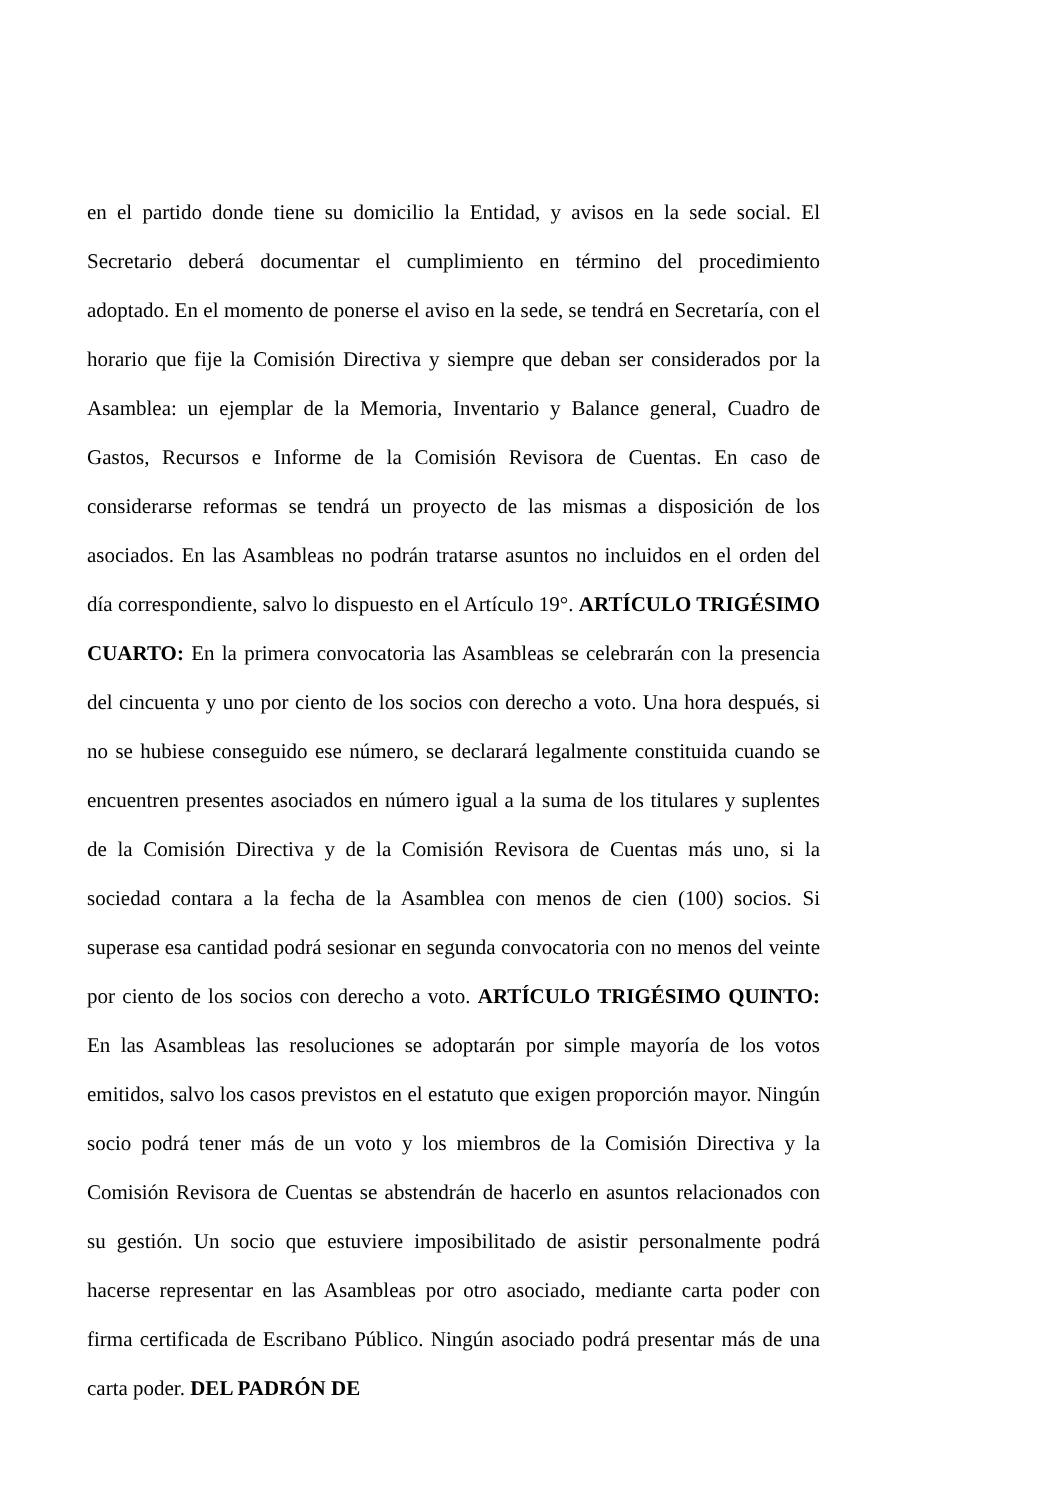en el partido donde tiene su domicilio la Entidad, y avisos en la sede social. El Secretario deberá documentar el cumplimiento en término del procedimiento adoptado. En el momento de ponerse el aviso en la sede, se tendrá en Secretaría, con el horario que fije la Comisión Directiva y siempre que deban ser considerados por la Asamblea: un ejemplar de la Memoria, Inventario y Balance general, Cuadro de Gastos, Recursos e Informe de la Comisión Revisora de Cuentas. En caso de considerarse reformas se tendrá un proyecto de las mismas a disposición de los asociados. En las Asambleas no podrán tratarse asuntos no incluidos en el orden del día correspondiente, salvo lo dispuesto en el Artículo 19°. ARTÍCULO TRIGÉSIMO CUARTO: En la primera convocatoria las Asambleas se celebrarán con la presencia del cincuenta y uno por ciento de los socios con derecho a voto. Una hora después, si no se hubiese conseguido ese número, se declarará legalmente constituida cuando se encuentren presentes asociados en número igual a la suma de los titulares y suplentes de la Comisión Directiva y de la Comisión Revisora de Cuentas más uno, si la sociedad contara a la fecha de la Asamblea con menos de cien (100) socios. Si superase esa cantidad podrá sesionar en segunda convocatoria con no menos del veinte por ciento de los socios con derecho a voto. ARTÍCULO TRIGÉSIMO QUINTO: En las Asambleas las resoluciones se adoptarán por simple mayoría de los votos emitidos, salvo los casos previstos en el estatuto que exigen proporción mayor. Ningún socio podrá tener más de un voto y los miembros de la Comisión Directiva y la Comisión Revisora de Cuentas se abstendrán de hacerlo en asuntos relacionados con su gestión. Un socio que estuviere imposibilitado de asistir personalmente podrá hacerse representar en las Asambleas por otro asociado, mediante carta poder con firma certificada de Escribano Público. Ningún asociado podrá presentar más de una carta poder. DEL PADRÓN DE